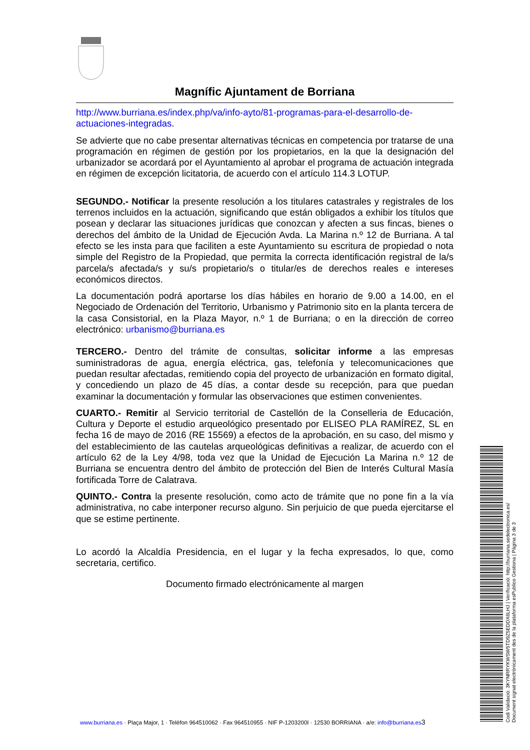Magníﬁc Ajuntament de Borriana
http://www.burriana.es/index.php/va/info-ayto/81-programas-para-el-desarrollo-de-actuaciones-integradas.
Se advierte que no cabe presentar alternativas técnicas en competencia por tratarse de una programación en régimen de gestión por los propietarios, en la que la designación del urbanizador se acordará por el Ayuntamiento al aprobar el programa de actuación integrada en régimen de excepción licitatoria, de acuerdo con el artículo 114.3 LOTUP.
SEGUNDO.- Notificar la presente resolución a los titulares catastrales y registrales de los terrenos incluidos en la actuación, significando que están obligados a exhibir los títulos que posean y declarar las situaciones jurídicas que conozcan y afecten a sus fincas, bienes o derechos del ámbito de la Unidad de Ejecución Avda. La Marina n.º 12 de Burriana. A tal efecto se les insta para que faciliten a este Ayuntamiento su escritura de propiedad o nota simple del Registro de la Propiedad, que permita la correcta identificación registral de la/s parcela/s afectada/s y su/s propietario/s o titular/es de derechos reales e intereses económicos directos.
La documentación podrá aportarse los días hábiles en horario de 9.00 a 14.00, en el Negociado de Ordenación del Territorio, Urbanismo y Patrimonio sito en la planta tercera de la casa Consistorial, en la Plaza Mayor, n.º 1 de Burriana; o en la dirección de correo electrónico: urbanismo@burriana.es
TERCERO.- Dentro del trámite de consultas, solicitar informe a las empresas suministradoras de agua, energía eléctrica, gas, telefonía y telecomunicaciones que puedan resultar afectadas, remitiendo copia del proyecto de urbanización en formato digital, y concediendo un plazo de 45 días, a contar desde su recepción, para que puedan examinar la documentación y formular las observaciones que estimen convenientes.
CUARTO.- Remitir al Servicio territorial de Castellón de la Conselleria de Educación, Cultura y Deporte el estudio arqueológico presentado por ELISEO PLA RAMÍREZ, SL en fecha 16 de mayo de 2016 (RE 15569) a efectos de la aprobación, en su caso, del mismo y del establecimiento de las cautelas arqueológicas definitivas a realizar, de acuerdo con el artículo 62 de la Ley 4/98, toda vez que la Unidad de Ejecución La Marina n.º 12 de Burriana se encuentra dentro del ámbito de protección del Bien de Interés Cultural Masía fortificada Torre de Calatrava.
QUINTO.- Contra la presente resolución, como acto de trámite que no pone fin a la vía administrativa, no cabe interponer recurso alguno. Sin perjuicio de que pueda ejercitarse el que se estime pertinente.
Lo acordó la Alcaldía Presidencia, en el lugar y la fecha expresados, lo que, como secretaria, certifico.
Documento firmado electrónicamente al margen
www.burriana.es · Plaça Major, 1 · Telèfon 964510062 · Fax 964510955 · NIF P-1203200I · 12530 BORRIANA · a/e: info@burriana.es 3
Codi Validació: 3KYNRRYKWSW5TD9Z5EDDX6LHJ | Verificació: http://burriana.sedelectronica.es/
Document signat electrònicament des de la plataforma esPublico Gestiona | Pàgina 3 de 3